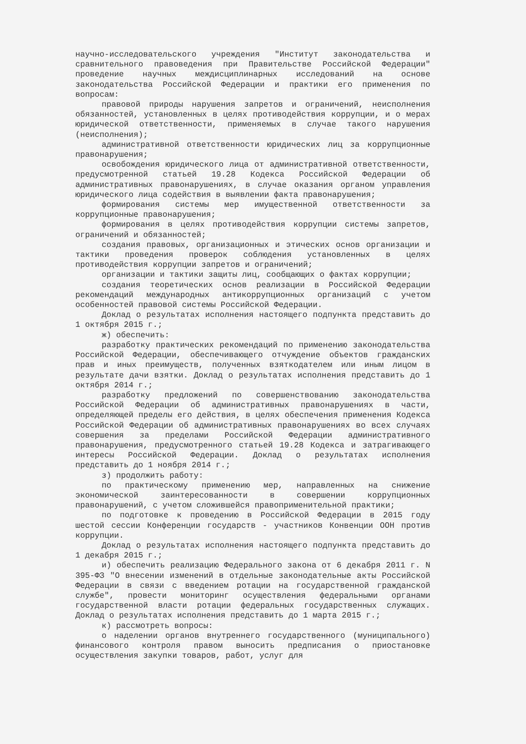научно-исследовательского учреждения "Институт законодательства и сравнительного правоведения при Правительстве Российской Федерации" проведение научных междисциплинарных исследований на основе законодательства Российской Федерации и практики его применения по вопросам:
правовой природы нарушения запретов и ограничений, неисполнения обязанностей, установленных в целях противодействия коррупции, и о мерах юридической ответственности, применяемых в случае такого нарушения (неисполнения);
административной ответственности юридических лиц за коррупционные правонарушения;
освобождения юридического лица от административной ответственности, предусмотренной статьей 19.28 Кодекса Российской Федерации об административных правонарушениях, в случае оказания органом управления юридического лица содействия в выявлении факта правонарушения;
формирования системы мер имущественной ответственности за коррупционные правонарушения;
формирования в целях противодействия коррупции системы запретов, ограничений и обязанностей;
создания правовых, организационных и этических основ организации и тактики проведения проверок соблюдения установленных в целях противодействия коррупции запретов и ограничений;
организации и тактики защиты лиц, сообщающих о фактах коррупции;
создания теоретических основ реализации в Российской Федерации рекомендаций международных антикоррупционных организаций с учетом особенностей правовой системы Российской Федерации.
Доклад о результатах исполнения настоящего подпункта представить до 1 октября 2015 г.;
ж) обеспечить:
разработку практических рекомендаций по применению законодательства Российской Федерации, обеспечивающего отчуждение объектов гражданских прав и иных преимуществ, полученных взяткодателем или иным лицом в результате дачи взятки. Доклад о результатах исполнения представить до 1 октября 2014 г.;
разработку предложений по совершенствованию законодательства Российской Федерации об административных правонарушениях в части, определяющей пределы его действия, в целях обеспечения применения Кодекса Российской Федерации об административных правонарушениях во всех случаях совершения за пределами Российской Федерации административного правонарушения, предусмотренного статьей 19.28 Кодекса и затрагивающего интересы Российской Федерации. Доклад о результатах исполнения представить до 1 ноября 2014 г.;
з) продолжить работу:
по практическому применению мер, направленных на снижение экономической заинтересованности в совершении коррупционных правонарушений, с учетом сложившейся правоприменительной практики;
по подготовке к проведению в Российской Федерации в 2015 году шестой сессии Конференции государств - участников Конвенции ООН против коррупции.
Доклад о результатах исполнения настоящего подпункта представить до 1 декабря 2015 г.;
и) обеспечить реализацию Федерального закона от 6 декабря 2011 г. N 395-ФЗ "О внесении изменений в отдельные законодательные акты Российской Федерации в связи с введением ротации на государственной гражданской службе", провести мониторинг осуществления федеральными органами государственной власти ротации федеральных государственных служащих. Доклад о результатах исполнения представить до 1 марта 2015 г.;
к) рассмотреть вопросы:
о наделении органов внутреннего государственного (муниципального) финансового контроля правом выносить предписания о приостановке осуществления закупки товаров, работ, услуг для